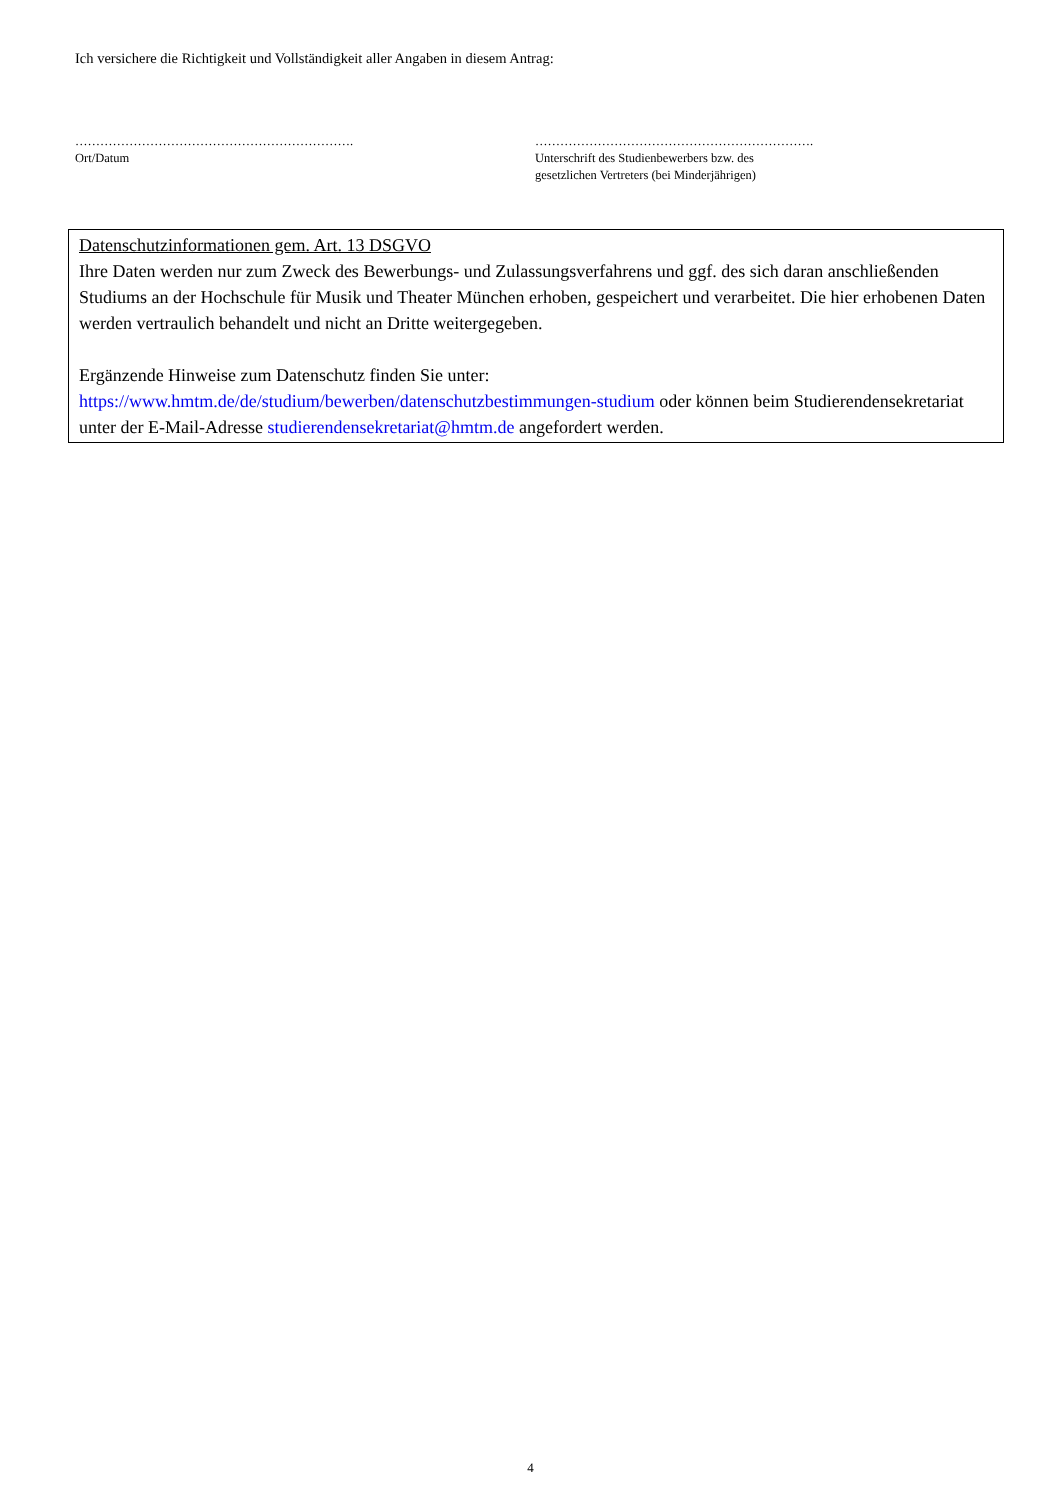Ich versichere die Richtigkeit und Vollständigkeit aller Angaben in diesem Antrag:
………………………………………………………….
Ort/Datum
………………………………………………………….
Unterschrift des Studienbewerbers bzw. des
gesetzlichen Vertreters (bei Minderjährigen)
Datenschutzinformationen gem. Art. 13 DSGVO
Ihre Daten werden nur zum Zweck des Bewerbungs- und Zulassungsverfahrens und ggf. des sich daran anschließenden Studiums an der Hochschule für Musik und Theater München erhoben, gespeichert und verarbeitet. Die hier erhobenen Daten werden vertraulich behandelt und nicht an Dritte weitergegeben.
Ergänzende Hinweise zum Datenschutz finden Sie unter:
https://www.hmtm.de/de/studium/bewerben/datenschutzbestimmungen-studium oder können beim Studierendensekretariat unter der E-Mail-Adresse studierendensekretariat@hmtm.de angefordert werden.
4